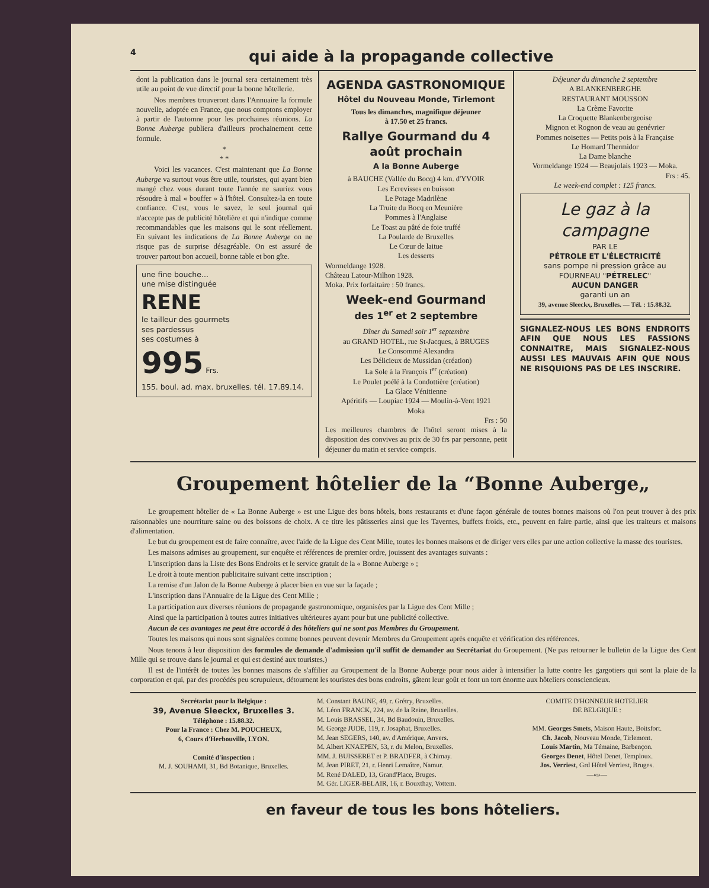4 qui aide à la propagande collective
dont la publication dans le journal sera certainement très utile au point de vue directif pour la bonne hôtellerie.
Nos membres trouveront dans l'Annuaire la formule nouvelle, adoptée en France, que nous comptons employer à partir de l'automne pour les prochaines réunions. La Bonne Auberge publiera d'ailleurs prochainement cette formule.
*
* *
Voici les vacances. C'est maintenant que La Bonne Auberge va surtout vous être utile, touristes, qui ayant bien mangé chez vous durant toute l'année ne sauriez vous résoudre à mal « bouffer » à l'hôtel. Consultez-la en toute confiance. C'est, vous le savez, le seul journal qui n'accepte pas de publicité hôtelière et qui n'indique comme recommandables que les maisons qui le sont réellement. En suivant les indications de La Bonne Auberge on ne risque pas de surprise désagréable. On est assuré de trouver partout bon accueil, bonne table et bon gîte.
une fine bouche...
une mise distinguée
RENE
le tailleur des gourmets
ses pardessus
ses costumes à
995 Frs.
155. boul. ad. max. bruxelles. tél. 17.89.14.
AGENDA GASTRONOMIQUE
Hôtel du Nouveau Monde, Tirlemont
Tous les dimanches, magnifique déjeuner
à 17.50 et 25 francs.
Rallye Gourmand du 4 août prochain
A la Bonne Auberge
à BAUCHE (Vallée du Bocq) 4 km. d'YVOIR
Les Ecrevisses en buisson
Le Potage Madrilène
La Truite du Bocq en Meunière
Pommes à l'Anglaise
Le Toast au pâté de foie truffé
La Poularde de Bruxelles
Le Cœur de laitue
Les desserts
Wormeldange 1928.
Château Latour-Milhon 1928.
Moka. Prix forfaitaire : 50 francs.
Week-end Gourmand
des 1<sup>er</sup> et 2 septembre
Dîner du Samedi soir 1<sup>er</sup> septembre
au GRAND HOTEL, rue St-Jacques, à BRUGES
Le Consommé Alexandra
Les Délicieux de Mussidan (création)
La Sole à la François I<sup>er</sup> (création)
Le Poulet poélé à la Condottière (création)
La Glace Vénitienne
Apéritifs — Loupiac 1924 — Moulin-à-Vent 1921
Moka
Frs : 50
Les meilleures chambres de l'hôtel seront mises à la disposition des convives au prix de 30 frs par personne, petit déjeuner du matin et service compris.
Déjeuner du dimanche 2 septembre
A BLANKENBERGHE
RESTAURANT MOUSSON
La Crème Favorite
La Croquette Blankenbergeoise
Mignon et Rognon de veau au genévrier
Pommes noisettes — Petits pois à la Française
Le Homard Thermidor
La Dame blanche
Vormeldange 1924 — Beaujolais 1923 — Moka.
Frs : 45.
Le week-end complet : 125 francs.
Le gaz à la campagne
PAR LE
PÉTROLE ET L'ÉLECTRICITÉ
sans pompe ni pression grâce au
FOURNEAU "PÉTRELEC"
AUCUN DANGER
garanti un an
39, avenue Sleeckx, Bruxelles. — Tél. : 15.88.32.
SIGNALEZ-NOUS LES BONS ENDROITS AFIN QUE NOUS LES FASSIONS CONNAITRE, MAIS SIGNALEZ-NOUS AUSSI LES MAUVAIS AFIN QUE NOUS NE RISQUIONS PAS DE LES INSCRIRE.
Groupement hôtelier de la “Bonne Auberge„
Le groupement hôtelier de « La Bonne Auberge » est une Ligue des bons hôtels, bons restaurants et d'une façon générale de toutes bonnes maisons où l'on peut trouver à des prix raisonnables une nourriture saine ou des boissons de choix. A ce titre les pâtisseries ainsi que les Tavernes, buffets froids, etc., peuvent en faire partie, ainsi que les traiteurs et maisons d'alimentation.
Le but du groupement est de faire connaître, avec l'aide de la Ligue des Cent Mille, toutes les bonnes maisons et de diriger vers elles par une action collective la masse des touristes.
Les maisons admises au groupement, sur enquête et références de premier ordre, jouissent des avantages suivants :
L'inscription dans la Liste des Bons Endroits et le service gratuit de la « Bonne Auberge » ;
Le droit à toute mention publicitaire suivant cette inscription ;
La remise d'un Jalon de la Bonne Auberge à placer bien en vue sur la façade ;
L'inscription dans l'Annuaire de la Ligue des Cent Mille ;
La participation aux diverses réunions de propagande gastronomique, organisées par la Ligue des Cent Mille ;
Ainsi que la participation à toutes autres initiatives ultérieures ayant pour but une publicité collective.
Aucun de ces avantages ne peut être accordé à des hôteliers qui ne sont pas Membres du Groupement.
Toutes les maisons qui nous sont signalées comme bonnes peuvent devenir Membres du Groupement après enquête et vérification des références.
Nous tenons à leur disposition des formules de demande d'admission qu'il suffit de demander au Secrétariat du Groupement. (Ne pas retourner le bulletin de la Ligue des Cent Mille qui se trouve dans le journal et qui est destiné aux touristes.)
Il est de l'intérêt de toutes les bonnes maisons de s'affilier au Groupement de la Bonne Auberge pour nous aider à intensifier la lutte contre les gargotiers qui sont la plaie de la corporation et qui, par des procédés peu scrupuleux, détournent les touristes des bons endroits, gâtent leur goût et font un tort énorme aux hôteliers consciencieux.
Secrétariat pour la Belgique :
39, Avenue Sleeckx, Bruxelles 3.
Téléphone : 15.88.32.
Pour la France : Chez M. POUCHEUX,
6, Cours d'Herbouville, LYON.
Comité d'inspection :
M. J. SOUHAMI, 31, Bd Botanique, Bruxelles.
M. Constant BAUNE, 49, r. Grétry, Bruxelles.
M. Léon FRANCK, 224, av. de la Reine, Bruxelles.
M. Louis BRASSEL, 34, Bd Baudouin, Bruxelles.
M. George JUDE, 119, r. Josaphat, Bruxelles.
M. Jean SEGERS, 140, av. d'Amérique, Anvers.
M. Albert KNAEPEN, 53, r. du Melon, Bruxelles.
MM. J. BUISSERET et P. BRADFER, à Chimay.
M. Jean PIRET, 21, r. Henri Lemaître, Namur.
M. René DALED, 13, Grand'Place, Bruges.
M. Gér. LIGER-BELAIR, 16, r. Bouxthay, Vottem.
COMITE D'HONNEUR HOTELIER
DE BELGIQUE :
MM. Georges Smets, Maison Haute, Boitsfort.
Ch. Jacob, Nouveau Monde, Tirlemont.
Louis Martin, Ma Témaine, Barbençon.
Georges Denet, Hôtel Denet, Temploux.
Jos. Verriest, Grd Hôtel Verriest, Bruges.
—«»—
en faveur de tous les bons hôteliers.